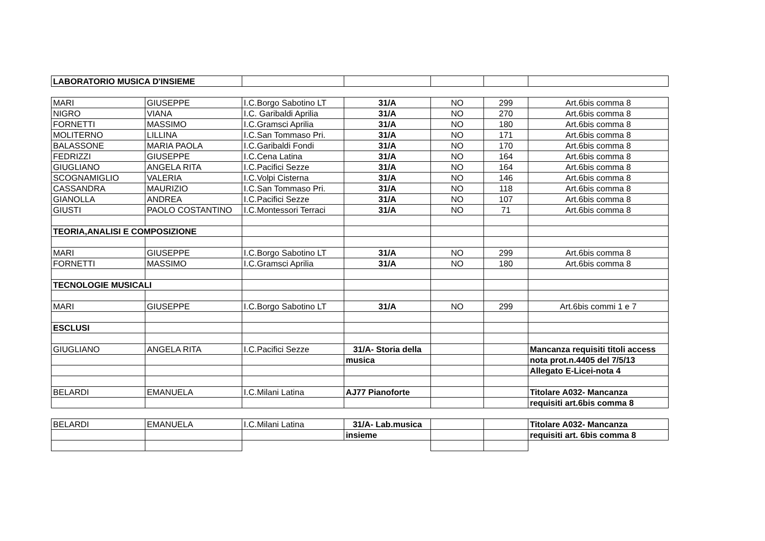| LABORATORIO MUSICA D'INSIEME | | | | | | |
| MARI | GIUSEPPE | I.C.Borgo Sabotino LT | 31/A | NO | 299 | Art.6bis comma 8 |
| NIGRO | VIANA | I.C. Garibaldi Aprilia | 31/A | NO | 270 | Art.6bis comma 8 |
| FORNETTI | MASSIMO | I.C.Gramsci Aprilia | 31/A | NO | 180 | Art.6bis comma 8 |
| MOLITERNO | LILLINA | I.C.San Tommaso Pri. | 31/A | NO | 171 | Art.6bis comma 8 |
| BALASSONE | MARIA PAOLA | I.C.Garibaldi Fondi | 31/A | NO | 170 | Art.6bis comma 8 |
| FEDRIZZI | GIUSEPPE | I.C.Cena Latina | 31/A | NO | 164 | Art.6bis comma 8 |
| GIUGLIANO | ANGELA RITA | I.C.Pacifici Sezze | 31/A | NO | 164 | Art.6bis comma 8 |
| SCOGNAMIGLIO | VALERIA | I.C.Volpi Cisterna | 31/A | NO | 146 | Art.6bis comma 8 |
| CASSANDRA | MAURIZIO | I.C.San Tommaso Pri. | 31/A | NO | 118 | Art.6bis comma 8 |
| GIANOLLA | ANDREA | I.C.Pacifici Sezze | 31/A | NO | 107 | Art.6bis comma 8 |
| GIUSTI | PAOLO COSTANTINO | I.C.Montessori Terraci | 31/A | NO | 71 | Art.6bis comma 8 |
| TEORIA,ANALISI E COMPOSIZIONE | | | | | | |
| MARI | GIUSEPPE | I.C.Borgo Sabotino LT | 31/A | NO | 299 | Art.6bis comma 8 |
| FORNETTI | MASSIMO | I.C.Gramsci Aprilia | 31/A | NO | 180 | Art.6bis comma 8 |
| TECNOLOGIE MUSICALI | | | | | | |
| MARI | GIUSEPPE | I.C.Borgo Sabotino LT | 31/A | NO | 299 | Art.6bis commi 1 e 7 |
| ESCLUSI | | | | | | |
| GIUGLIANO | ANGELA RITA | I.C.Pacifici Sezze | 31/A- Storia della | | | Mancanza requisiti titoli access |
| | | | musica | | | nota prot.n.4405 del 7/5/13 |
| | | | | | | Allegato E-Licei-nota 4 |
| BELARDI | EMANUELA | I.C.Milani Latina | AJ77 Pianoforte | | | Titolare A032- Mancanza |
| | | | | | | requisiti art.6bis comma 8 |
| BELARDI | EMANUELA | I.C.Milani Latina | 31/A- Lab.musica | | | Titolare A032- Mancanza |
| | | | insieme | | | requisiti art. 6bis comma 8 |